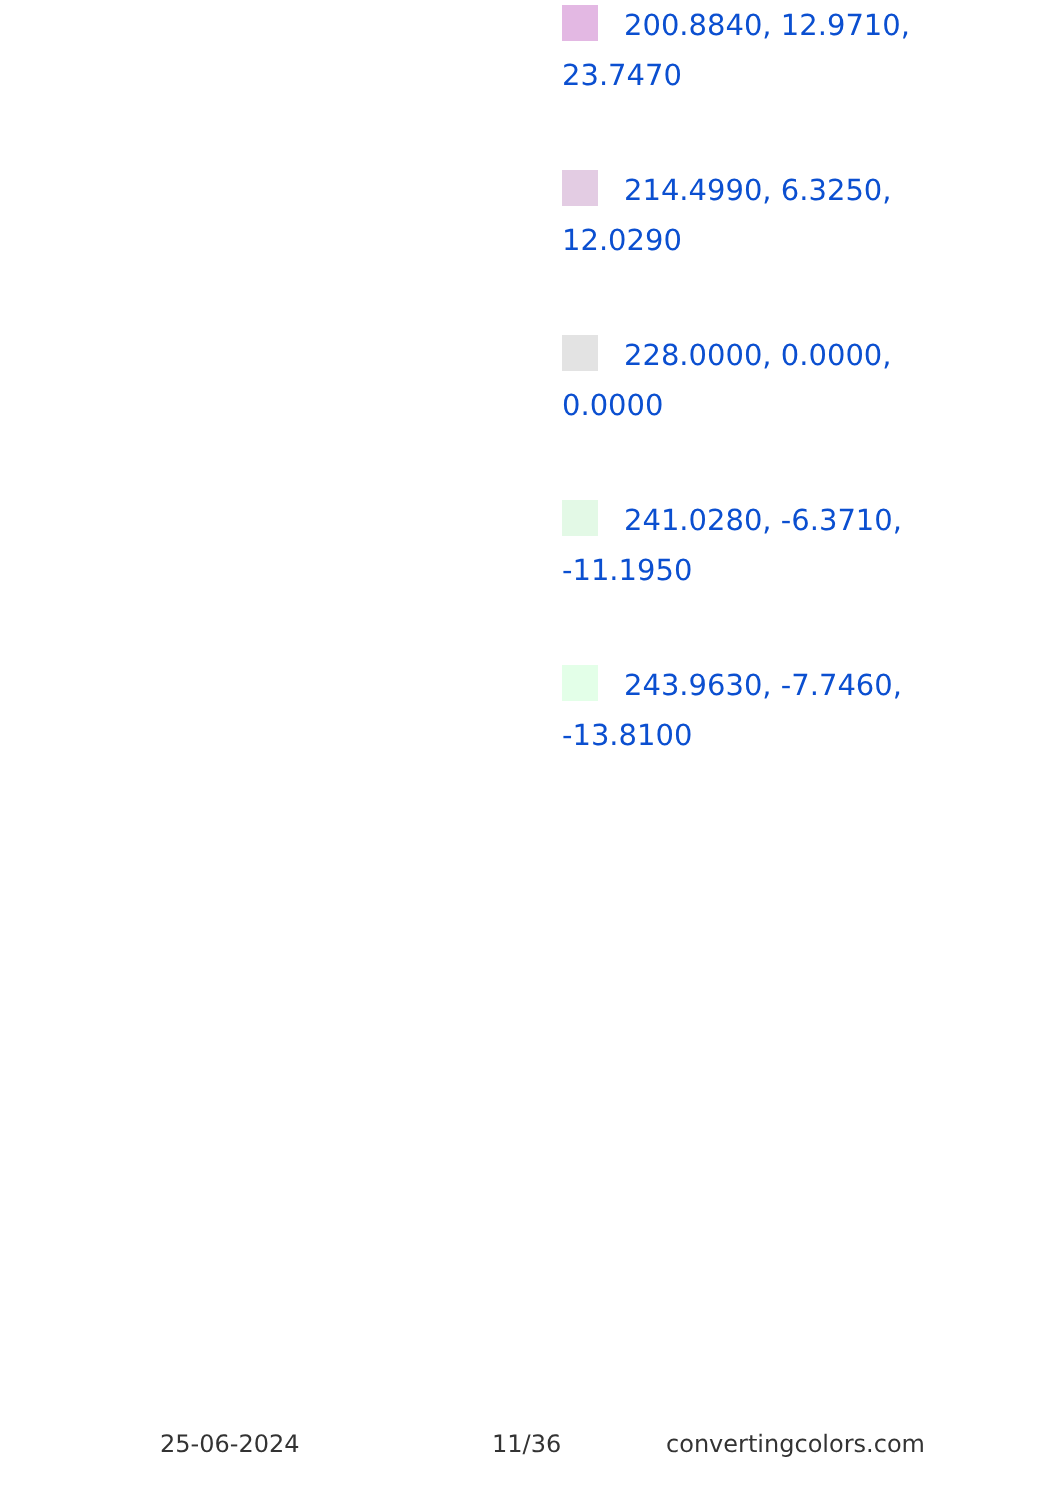200.8840, 12.9710, 23.7470
214.4990, 6.3250, 12.0290
228.0000, 0.0000, 0.0000
241.0280, -6.3710, -11.1950
243.9630, -7.7460, -13.8100
25-06-2024 11/36 convertingcolors.com